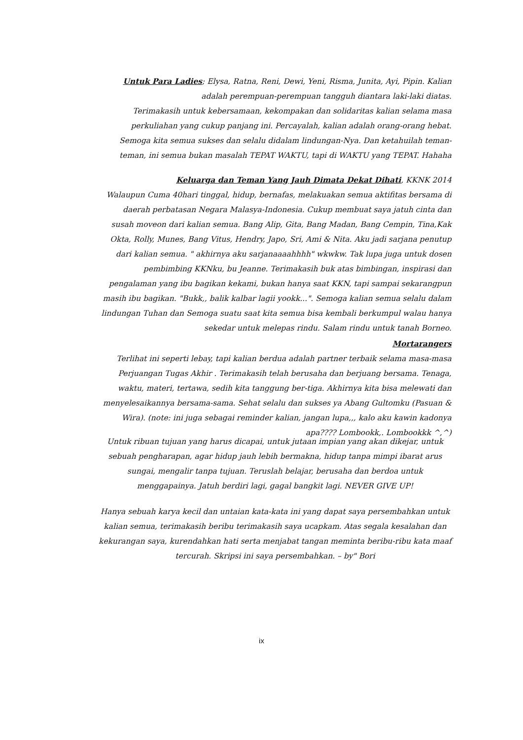Untuk Para Ladies; Elysa, Ratna, Reni, Dewi, Yeni, Risma, Junita, Ayi, Pipin. Kalian adalah perempuan-perempuan tangguh diantara laki-laki diatas.
Terimakasih untuk kebersamaan, kekompakan dan solidaritas kalian selama masa perkuliahan yang cukup panjang ini. Percayalah, kalian adalah orang-orang hebat. Semoga kita semua sukses dan selalu didalam lindungan-Nya. Dan ketahuilah teman-teman, ini semua bukan masalah TEPAT WAKTU, tapi di WAKTU yang TEPAT. Hahaha
Keluarga dan Teman Yang Jauh Dimata Dekat Dihati, KKNK 2014
Walaupun Cuma 40hari tinggal, hidup, bernafas, melakuakan semua aktifitas bersama di daerah perbatasan Negara Malasya-Indonesia. Cukup membuat saya jatuh cinta dan susah moveon dari kalian semua. Bang Alip, Gita, Bang Madan, Bang Cempin, Tina,Kak Okta, Rolly, Munes, Bang Vitus, Hendry, Japo, Sri, Ami & Nita. Aku jadi sarjana penutup dari kalian semua. " akhirnya aku sarjanaaaahhhh" wkwkw. Tak lupa juga untuk dosen pembimbing KKNku, bu Jeanne. Terimakasih buk atas bimbingan, inspirasi dan pengalaman yang ibu bagikan kekami, bukan hanya saat KKN, tapi sampai sekarangpun masih ibu bagikan. "Bukk,, balik kalbar lagii yookk...". Semoga kalian semua selalu dalam lindungan Tuhan dan Semoga suatu saat kita semua bisa kembali berkumpul walau hanya sekedar untuk melepas rindu. Salam rindu untuk tanah Borneo.
Mortarangers
Terlihat ini seperti lebay, tapi kalian berdua adalah partner terbaik selama masa-masa Perjuangan Tugas Akhir . Terimakasih telah berusaha dan berjuang bersama. Tenaga, waktu, materi, tertawa, sedih kita tanggung ber-tiga. Akhirnya kita bisa melewati dan menyelesaikannya bersama-sama. Sehat selalu dan sukses ya Abang Gultomku (Pasuan & Wira). (note: ini juga sebagai reminder kalian, jangan lupa,,, kalo aku kawin kadonya apa???? Lombookk,. Lombookkk ^,^)
Untuk ribuan tujuan yang harus dicapai, untuk jutaan impian yang akan dikejar, untuk sebuah pengharapan, agar hidup jauh lebih bermakna, hidup tanpa mimpi ibarat arus sungai, mengalir tanpa tujuan. Teruslah belajar, berusaha dan berdoa untuk menggapainya. Jatuh berdiri lagi, gagal bangkit lagi. NEVER GIVE UP!
Hanya sebuah karya kecil dan untaian kata-kata ini yang dapat saya persembahkan untuk kalian semua, terimakasih beribu terimakasih saya ucapkam. Atas segala kesalahan dan kekurangan saya, kurendahkan hati serta menjabat tangan meminta beribu-ribu kata maaf tercurah. Skripsi ini saya persembahkan. – by" Bori
ix